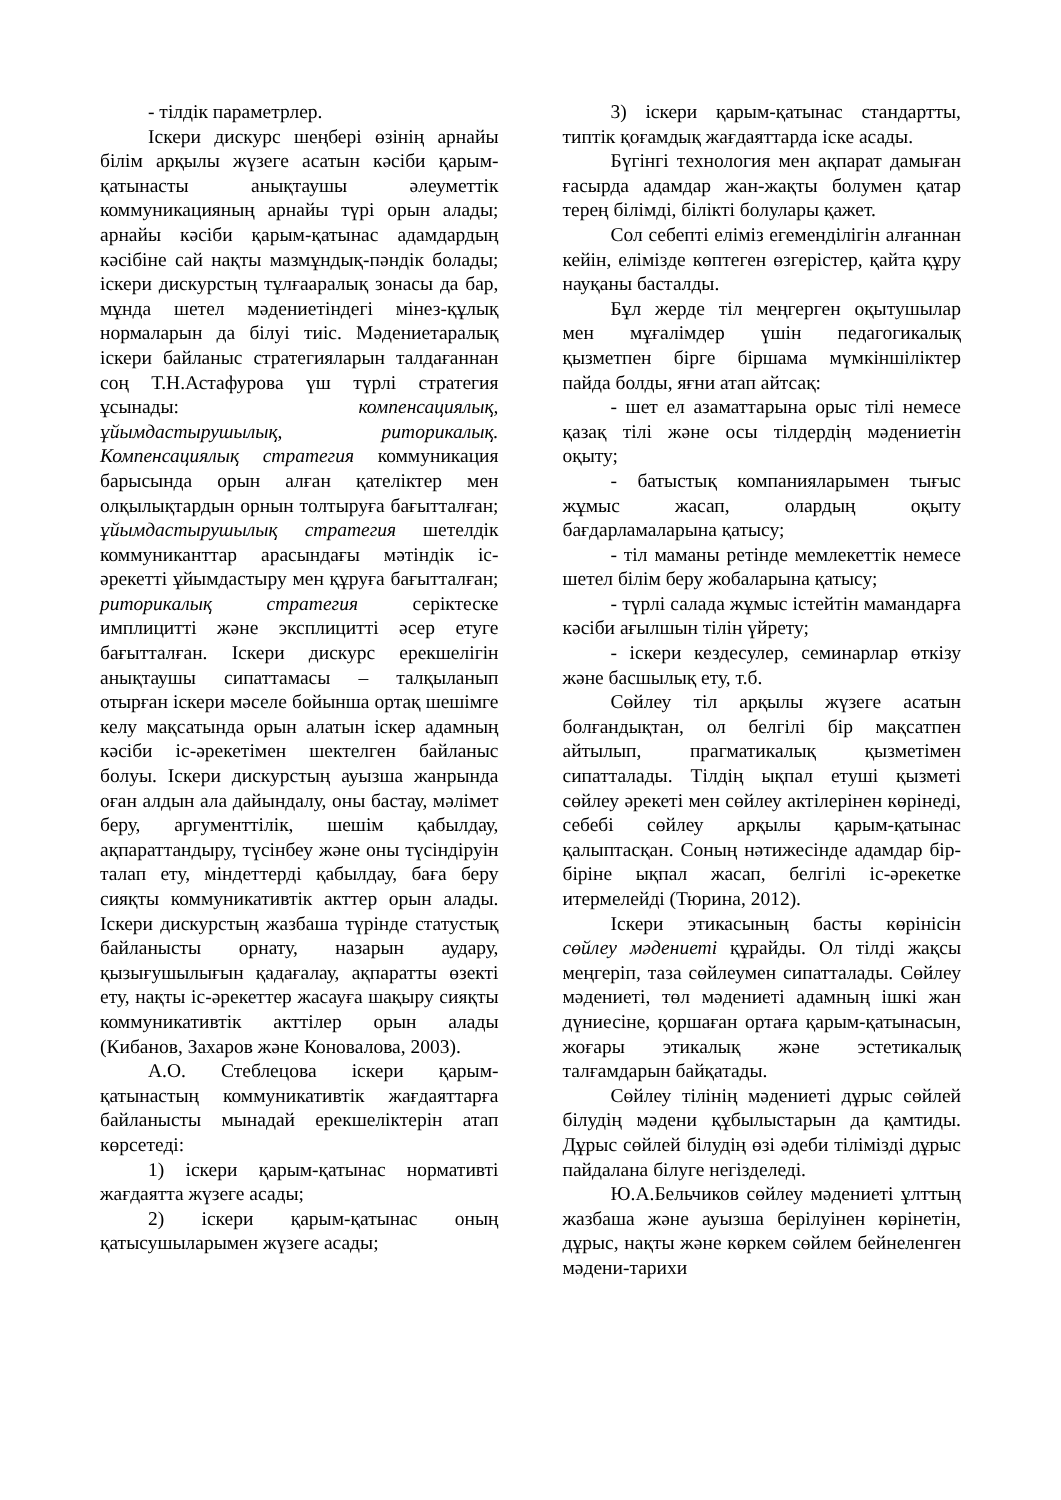- тілдік параметрлер.
Іскери дискурс шеңбері өзінің арнайы білім арқылы жүзеге асатын кәсіби қарым-қатынасты анықтаушы әлеуметтік коммуникацияның арнайы түрі орын алады; арнайы кәсіби қарым-қатынас адамдардың кәсібіне сай нақты мазмұндық-пәндік болады; іскери дискурстың тұлғааралық зонасы да бар, мұнда шетел мәдениетіндегі мінез-құлық нормаларын да білуі тиіс. Мәдениетаралық іскери байланыс стратегияларын талдағаннан соң Т.Н.Астафурова үш түрлі стратегия ұсынады: компенсациялық, ұйымдастырушылық, риторикалық. Компенсациялық стратегия коммуникация барысында орын алған қателіктер мен олқылықтардын орнын толтыруға бағытталған; ұйымдастырушылық стратегия шетелдік коммуниканттар арасындағы мәтіндік іс-әрекетті ұйымдастыру мен құруға бағытталған; риторикалық стратегия серіктеске имплицитті және эксплицитті әсер етуге бағытталған. Іскери дискурс ерекшелігін анықтаушы сипаттамасы – талқыланып отырған іскери мәселе бойынша ортақ шешімге келу мақсатында орын алатын іскер адамның кәсіби іс-әрекетімен шектелген байланыс болуы. Іскери дискурстың ауызша жанрында оған алдын ала дайындалу, оны бастау, мәлімет беру, аргументтілік, шешім қабылдау, ақпараттандыру, түсінбеу және оны түсіндіруін талап ету, міндеттерді қабылдау, баға беру сияқты коммуникативтік акттер орын алады. Іскери дискурстың жазбаша түрінде статустық байланысты орнату, назарын аудару, қызығушылығын қадағалау, ақпаратты өзекті ету, нақты іс-әрекеттер жасауға шақыру сияқты коммуникативтік акттілер орын алады (Кибанов, Захаров және Коновалова, 2003).
А.О. Стеблецова іскери қарым-қатынастың коммуникативтік жағдаяттарға байланысты мынадай ерекшеліктерін атап көрсетеді:
1) іскери қарым-қатынас нормативті жағдаятта жүзеге асады;
2) іскери қарым-қатынас оның қатысушыларымен жүзеге асады;
3) іскери қарым-қатынас стандартты, типтік қоғамдық жағдаяттарда іске асады.
Бүгінгі технология мен ақпарат дамыған ғасырда адамдар жан-жақты болумен қатар терең білімді, білікті болулары қажет.
Сол себепті еліміз егеменділігін алғаннан кейін, елімізде көптеген өзгерістер, қайта құру науқаны басталды.
Бұл жерде тіл меңгерген оқытушылар мен мұғалімдер үшін педагогикалық қызметпен бірге біршама мүмкіншіліктер пайда болды, яғни атап айтсақ:
- шет ел азаматтарына орыс тілі немесе қазақ тілі және осы тілдердің мәдениетін оқыту;
- батыстық компанияларымен тығыс жұмыс жасап, олардың оқыту бағдарламаларына қатысу;
- тіл маманы ретінде мемлекеттік немесе шетел білім беру жобаларына қатысу;
- түрлі салада жұмыс істейтін мамандарға кәсіби ағылшын тілін үйрету;
- іскери кездесулер, семинарлар өткізу және басшылық ету, т.б.
Сөйлеу тіл арқылы жүзеге асатын болғандықтан, ол белгілі бір мақсатпен айтылып, прагматикалық қызметімен сипатталады. Тілдің ықпал етуші қызметі сөйлеу әрекеті мен сөйлеу актілерінен көрінеді, себебі сөйлеу арқылы қарым-қатынас қалыптасқан. Соның нәтижесінде адамдар бір-біріне ықпал жасап, белгілі іс-әрекетке итермелейді (Тюрина, 2012).
Іскери этикасының басты көрінісін сөйлеу мәдениеті құрайды. Ол тілді жақсы меңгеріп, таза сөйлеумен сипатталады. Сөйлеу мәдениеті, төл мәдениеті адамның ішкі жан дүниесіне, қоршаған ортаға қарым-қатынасын, жоғары этикалық және эстетикалық талғамдарын байқатады.
Сөйлеу тілінің мәдениеті дұрыс сөйлей білудің мәдени құбылыстарын да қамтиды. Дұрыс сөйлей білудің өзі әдеби тілімізді дұрыс пайдалана білуге негізделеді.
Ю.А.Бельчиков сөйлеу мәдениеті ұлттың жазбаша және ауызша берілуінен көрінетін, дұрыс, нақты және көркем сөйлем бейнеленген мәдени-тарихи